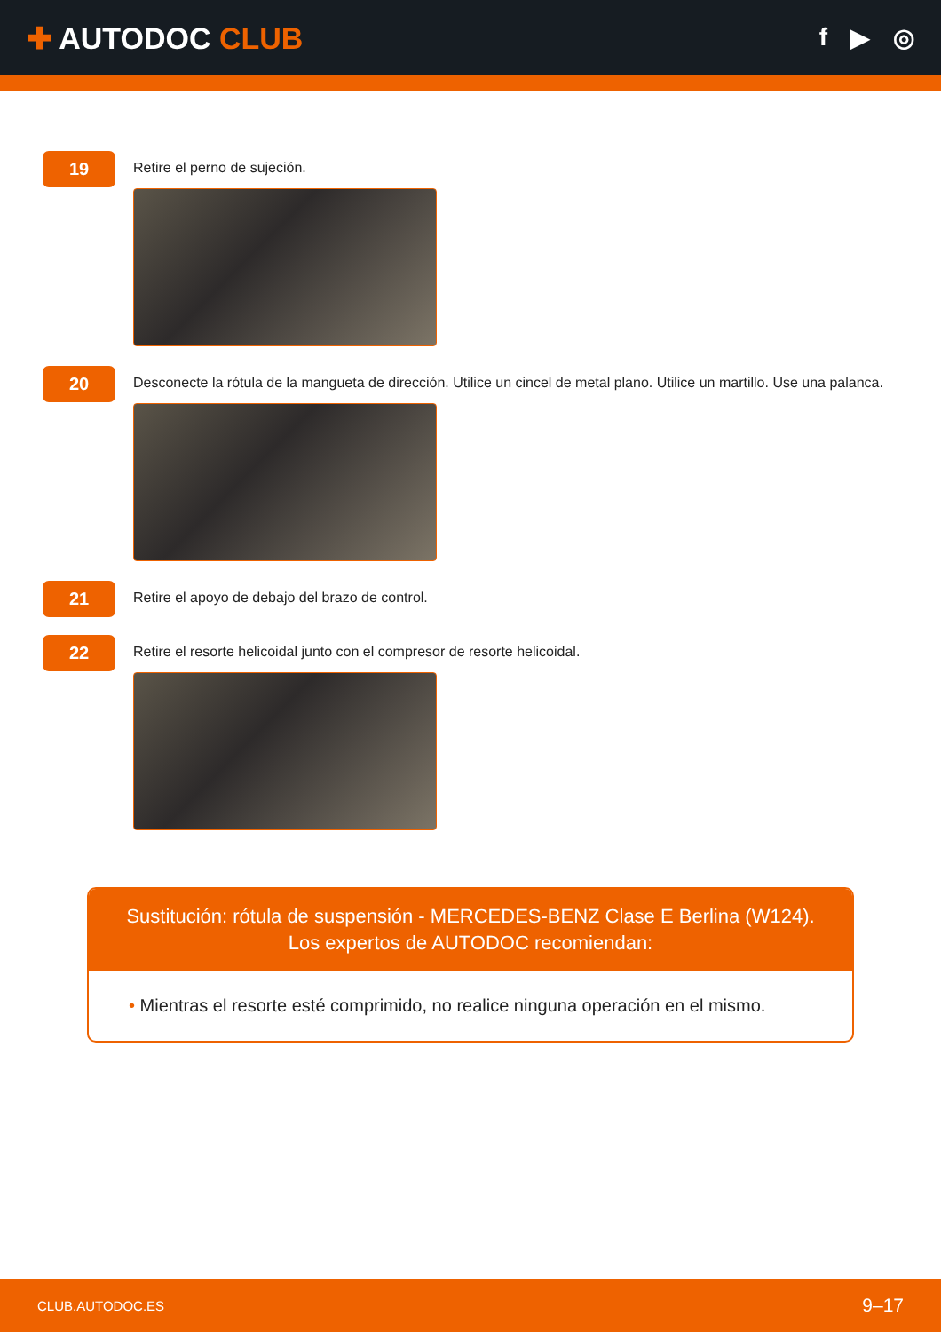✚ AUTODOC CLUB
f ▶ ◎
19
Retire el perno de sujeción.
20
Desconecte la rótula de la mangueta de dirección. Utilice un cincel de metal plano. Utilice un martillo. Use una palanca.
21
Retire el apoyo de debajo del brazo de control.
22
Retire el resorte helicoidal junto con el compresor de resorte helicoidal.
Sustitución: rótula de suspensión - MERCEDES-BENZ Clase E Berlina (W124).
Los expertos de AUTODOC recomiendan:
• Mientras el resorte esté comprimido, no realice ninguna operación en el mismo.
CLUB.AUTODOC.ES 9–17